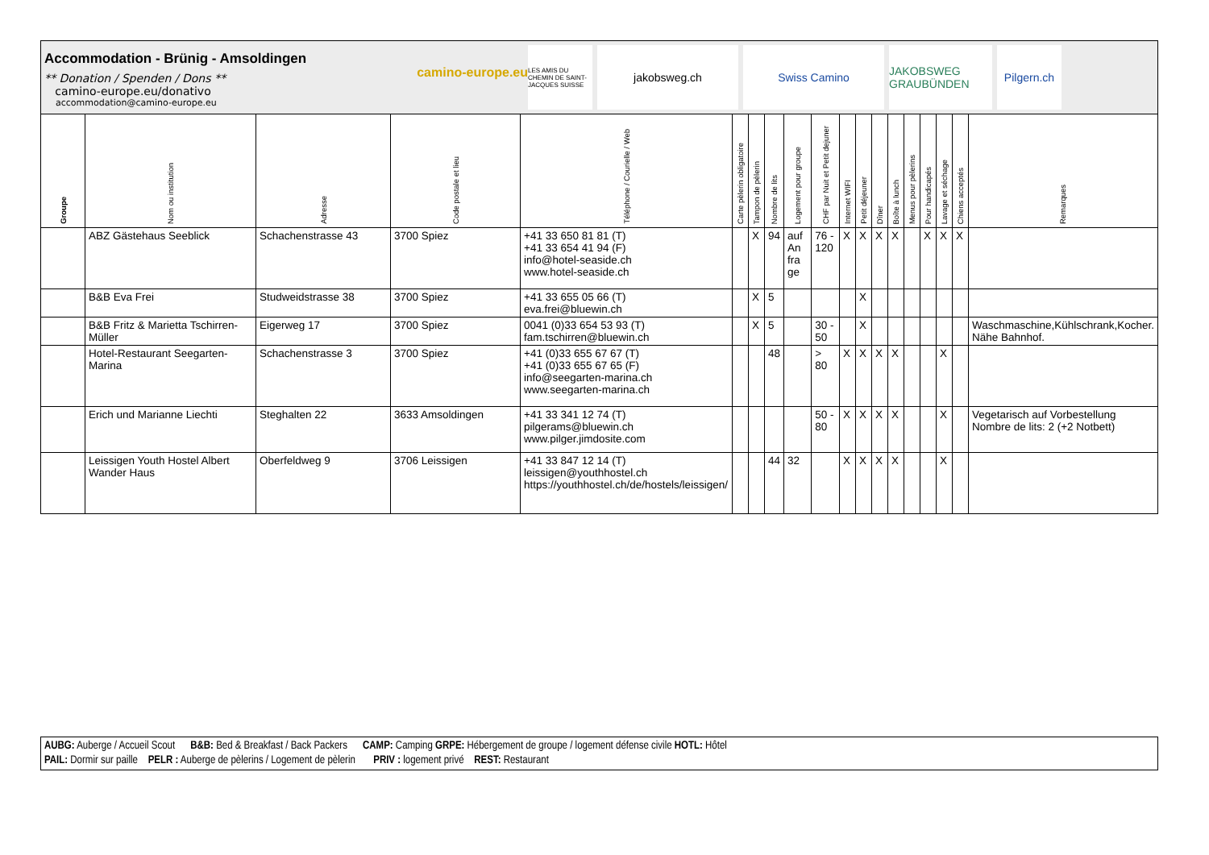Accommodation - Brünig - Amsoldingen
** Donation / Spenden / Dons **
camino-europe.eu/donativo
accommodation@camino-europe.eu
camino-europe.eu
LES AMIS DU CHEMIN DE SAINT-JACQUES SUISSE
jakobsweg.ch Swiss Camino
JAKOBSWEG GRAUBÜNDEN
Pilgern.ch
| Groupe | Nom ou institution | Adresse | Code postale et lieu | Téléphone / Courielle / Web | Carte pèlerin obligatoire | Tampon de pèlerin | Nombre de lits | Logement pour groupe | CHF par Nuit et Petit dejuner | Internet WIFI | Petit déjeuner | Dîner | Boîte à lunch | Menus pour pèlerins | Pour handicapés | Lavage et séchage | Chiens acceptés | Remarques |
| --- | --- | --- | --- | --- | --- | --- | --- | --- | --- | --- | --- | --- | --- | --- | --- | --- | --- | --- |
| | ABZ Gästehaus Seeblick | Schachenstrasse 43 | 3700 Spiez | +41 33 650 81 81 (T) +41 33 654 41 94 (F) info@hotel-seaside.ch www.hotel-seaside.ch | | X | 94 | auf An fra ge | 76 - 120 | X | X | X | X | | X | X | X | |
| | B&B Eva Frei | Studweidstrasse 38 | 3700 Spiez | +41 33 655 05 66 (T) eva.frei@bluewin.ch | | X | 5 | | | | X | | | | | | | |
| | B&B Fritz & Marietta Tschirren-Müller | Eigerweg 17 | 3700 Spiez | 0041 (0)33 654 53 93 (T) fam.tschirren@bluewin.ch | | X | 5 | | 30 - 50 | | X | | | | | | | Waschmaschine,Kühlschrank,Kocher. Nähe Bahnhof. |
| | Hotel-Restaurant Seegarten-Marina | Schachenstrasse 3 | 3700 Spiez | +41 (0)33 655 67 67 (T) +41 (0)33 655 67 65 (F) info@seegarten-marina.ch www.seegarten-marina.ch | | | 48 | | > 80 | X | X | X | X | | | X | | |
| | Erich und Marianne Liechti | Steghalten 22 | 3633 Amsoldingen | +41 33 341 12 74 (T) pilgerams@bluewin.ch www.pilger.jimdosite.com | | | | | 50 - 80 | X | X | X | X | | | X | | Vegetarisch auf Vorbestellung Nombre de lits: 2 (+2 Notbett) |
| | Leissigen Youth Hostel Albert Wander Haus | Oberfeldweg 9 | 3706 Leissigen | +41 33 847 12 14 (T) leissigen@youthhostel.ch https://youthhostel.ch/de/hostels/leissigen/ | | | 44 | 32 | | X | X | X | X | | | X | | |
AUBG: Auberge / Accueil Scout B&B: Bed & Breakfast / Back Packers CAMP: Camping GRPE: Hébergement de groupe / logement défense civile HOTL: Hôtel
PAIL: Dormir sur paille PELR : Auberge de pèlerins / Logement de pèlerin PRIV : logement privé REST: Restaurant